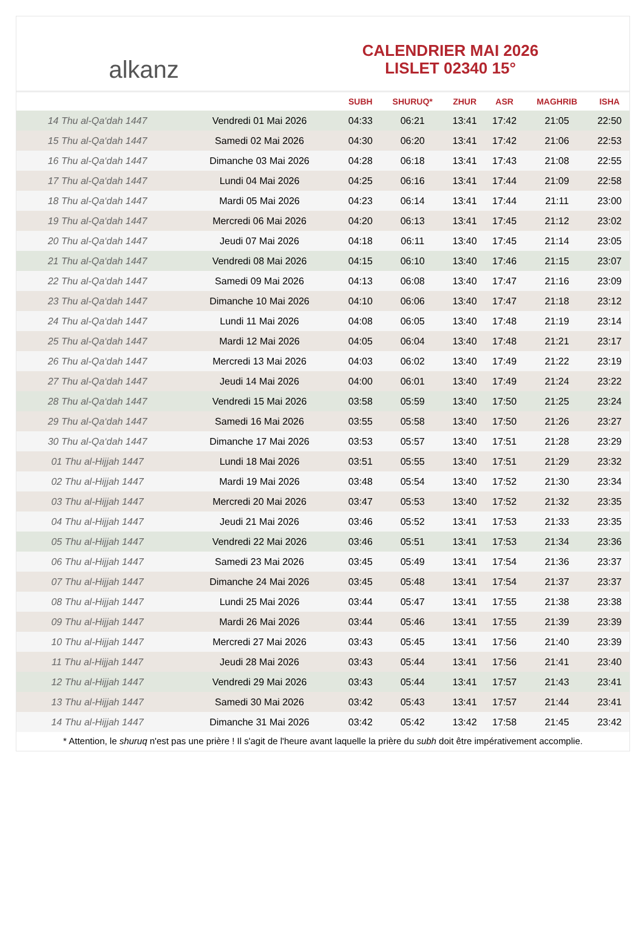alkanz
CALENDRIER MAI 2026
LISLET 02340 15°
| | | SUBH | SHURUQ* | ZHUR | ASR | MAGHRIB | ISHA |
| --- | --- | --- | --- | --- | --- | --- | --- |
| 14 Thu al-Qa‘dah 1447 | Vendredi 01 Mai 2026 | 04:33 | 06:21 | 13:41 | 17:42 | 21:05 | 22:50 |
| 15 Thu al-Qa‘dah 1447 | Samedi 02 Mai 2026 | 04:30 | 06:20 | 13:41 | 17:42 | 21:06 | 22:53 |
| 16 Thu al-Qa‘dah 1447 | Dimanche 03 Mai 2026 | 04:28 | 06:18 | 13:41 | 17:43 | 21:08 | 22:55 |
| 17 Thu al-Qa‘dah 1447 | Lundi 04 Mai 2026 | 04:25 | 06:16 | 13:41 | 17:44 | 21:09 | 22:58 |
| 18 Thu al-Qa‘dah 1447 | Mardi 05 Mai 2026 | 04:23 | 06:14 | 13:41 | 17:44 | 21:11 | 23:00 |
| 19 Thu al-Qa‘dah 1447 | Mercredi 06 Mai 2026 | 04:20 | 06:13 | 13:41 | 17:45 | 21:12 | 23:02 |
| 20 Thu al-Qa‘dah 1447 | Jeudi 07 Mai 2026 | 04:18 | 06:11 | 13:40 | 17:45 | 21:14 | 23:05 |
| 21 Thu al-Qa‘dah 1447 | Vendredi 08 Mai 2026 | 04:15 | 06:10 | 13:40 | 17:46 | 21:15 | 23:07 |
| 22 Thu al-Qa‘dah 1447 | Samedi 09 Mai 2026 | 04:13 | 06:08 | 13:40 | 17:47 | 21:16 | 23:09 |
| 23 Thu al-Qa‘dah 1447 | Dimanche 10 Mai 2026 | 04:10 | 06:06 | 13:40 | 17:47 | 21:18 | 23:12 |
| 24 Thu al-Qa‘dah 1447 | Lundi 11 Mai 2026 | 04:08 | 06:05 | 13:40 | 17:48 | 21:19 | 23:14 |
| 25 Thu al-Qa‘dah 1447 | Mardi 12 Mai 2026 | 04:05 | 06:04 | 13:40 | 17:48 | 21:21 | 23:17 |
| 26 Thu al-Qa‘dah 1447 | Mercredi 13 Mai 2026 | 04:03 | 06:02 | 13:40 | 17:49 | 21:22 | 23:19 |
| 27 Thu al-Qa‘dah 1447 | Jeudi 14 Mai 2026 | 04:00 | 06:01 | 13:40 | 17:49 | 21:24 | 23:22 |
| 28 Thu al-Qa‘dah 1447 | Vendredi 15 Mai 2026 | 03:58 | 05:59 | 13:40 | 17:50 | 21:25 | 23:24 |
| 29 Thu al-Qa‘dah 1447 | Samedi 16 Mai 2026 | 03:55 | 05:58 | 13:40 | 17:50 | 21:26 | 23:27 |
| 30 Thu al-Qa‘dah 1447 | Dimanche 17 Mai 2026 | 03:53 | 05:57 | 13:40 | 17:51 | 21:28 | 23:29 |
| 01 Thu al-Hijjah 1447 | Lundi 18 Mai 2026 | 03:51 | 05:55 | 13:40 | 17:51 | 21:29 | 23:32 |
| 02 Thu al-Hijjah 1447 | Mardi 19 Mai 2026 | 03:48 | 05:54 | 13:40 | 17:52 | 21:30 | 23:34 |
| 03 Thu al-Hijjah 1447 | Mercredi 20 Mai 2026 | 03:47 | 05:53 | 13:40 | 17:52 | 21:32 | 23:35 |
| 04 Thu al-Hijjah 1447 | Jeudi 21 Mai 2026 | 03:46 | 05:52 | 13:41 | 17:53 | 21:33 | 23:35 |
| 05 Thu al-Hijjah 1447 | Vendredi 22 Mai 2026 | 03:46 | 05:51 | 13:41 | 17:53 | 21:34 | 23:36 |
| 06 Thu al-Hijjah 1447 | Samedi 23 Mai 2026 | 03:45 | 05:49 | 13:41 | 17:54 | 21:36 | 23:37 |
| 07 Thu al-Hijjah 1447 | Dimanche 24 Mai 2026 | 03:45 | 05:48 | 13:41 | 17:54 | 21:37 | 23:37 |
| 08 Thu al-Hijjah 1447 | Lundi 25 Mai 2026 | 03:44 | 05:47 | 13:41 | 17:55 | 21:38 | 23:38 |
| 09 Thu al-Hijjah 1447 | Mardi 26 Mai 2026 | 03:44 | 05:46 | 13:41 | 17:55 | 21:39 | 23:39 |
| 10 Thu al-Hijjah 1447 | Mercredi 27 Mai 2026 | 03:43 | 05:45 | 13:41 | 17:56 | 21:40 | 23:39 |
| 11 Thu al-Hijjah 1447 | Jeudi 28 Mai 2026 | 03:43 | 05:44 | 13:41 | 17:56 | 21:41 | 23:40 |
| 12 Thu al-Hijjah 1447 | Vendredi 29 Mai 2026 | 03:43 | 05:44 | 13:41 | 17:57 | 21:43 | 23:41 |
| 13 Thu al-Hijjah 1447 | Samedi 30 Mai 2026 | 03:42 | 05:43 | 13:41 | 17:57 | 21:44 | 23:41 |
| 14 Thu al-Hijjah 1447 | Dimanche 31 Mai 2026 | 03:42 | 05:42 | 13:42 | 17:58 | 21:45 | 23:42 |
* Attention, le shuruq n'est pas une prière ! Il s'agit de l'heure avant laquelle la prière du subh doit être impérativement accomplie.